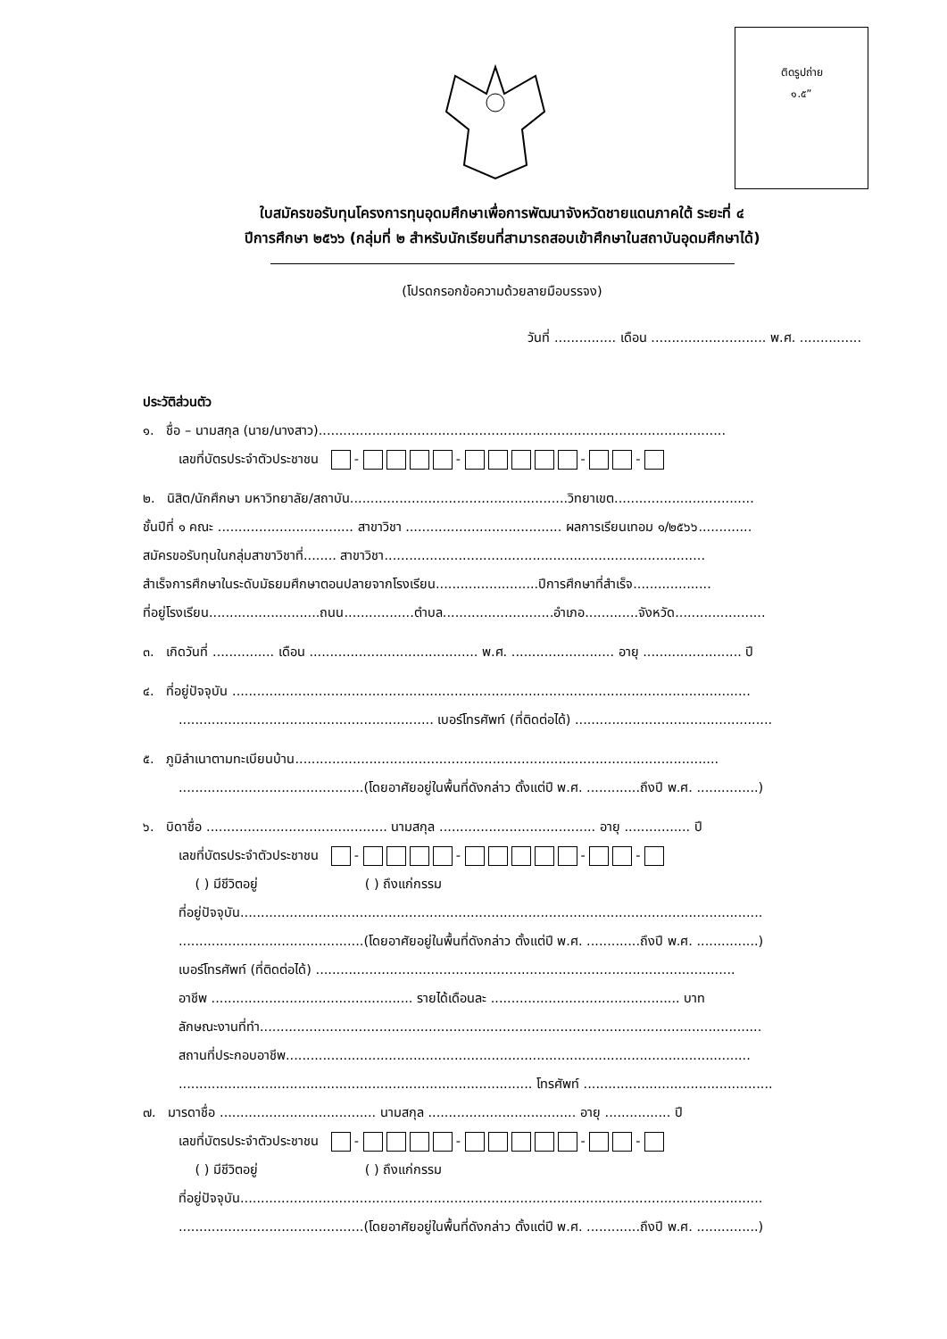ติดรูปถ่าย
๑.๕”
ใบสมัครขอรับทุนโครงการทุนอุดมศึกษาเพื่อการพัฒนาจังหวัดชายแดนภาคใต้ ระยะที่ ๔
ปีการศึกษา ๒๕๖๖ (กลุ่มที่ ๒ สำหรับนักเรียนที่สามารถสอบเข้าศึกษาในสถาบันอุดมศึกษาได้)
(โปรดกรอกข้อความด้วยลายมือบรรจง)
วันที่ ............... เดือน ............................ พ.ศ. ...............
ประวัติส่วนตัว
๑. ชื่อ – นามสกุล (นาย/นางสาว)...................................................................................................
เลขที่บัตรประจำตัวประชาชน - - - -
๒. นิสิต/นักศึกษา มหาวิทยาลัย/สถาบัน.....................................................วิทยาเขต..................................
ชั้นปีที่ ๑ คณะ ................................. สาขาวิชา ...................................... ผลการเรียนเทอม ๑/๒๕๖๖.............
สมัครขอรับทุนในกลุ่มสาขาวิชาที่........ สาขาวิชา..............................................................................
สำเร็จการศึกษาในระดับมัธยมศึกษาตอนปลายจากโรงเรียน.........................ปีการศึกษาที่สำเร็จ...................
ที่อยู่โรงเรียน...........................ถนน.................ตำบล...........................อำเภอ.............จังหวัด......................
๓. เกิดวันที่ ............... เดือน ......................................... พ.ศ. ......................... อายุ ........................ ปี
๔. ที่อยู่ปัจจุบัน ..............................................................................................................................
.............................................................. เบอร์โทรศัพท์ (ที่ติดต่อได้) ................................................
๕. ภูมิลำเนาตามทะเบียนบ้าน.......................................................................................................
.............................................(โดยอาศัยอยู่ในพื้นที่ดังกล่าว ตั้งแต่ปี พ.ศ. .............ถึงปี พ.ศ. ...............)
๖. บิดาชื่อ ............................................ นามสกุล ...................................... อายุ ................ ปี
เลขที่บัตรประจำตัวประชาชน - - - -
( ) มีชีวิตอยู่ ( ) ถึงแก่กรรม
ที่อยู่ปัจจุบัน...............................................................................................................................
.............................................(โดยอาศัยอยู่ในพื้นที่ดังกล่าว ตั้งแต่ปี พ.ศ. .............ถึงปี พ.ศ. ...............)
เบอร์โทรศัพท์ (ที่ติดต่อได้) ......................................................................................................
อาชีพ ................................................. รายได้เดือนละ .............................................. บาท
ลักษณะงานที่ทำ..........................................................................................................................
สถานที่ประกอบอาชีพ.................................................................................................................
...................................................................................... โทรศัพท์ ..............................................
๗. มารดาชื่อ ...................................... นามสกุล .................................... อายุ ................ ปี
เลขที่บัตรประจำตัวประชาชน - - - -
( ) มีชีวิตอยู่ ( ) ถึงแก่กรรม
ที่อยู่ปัจจุบัน...............................................................................................................................
.............................................(โดยอาศัยอยู่ในพื้นที่ดังกล่าว ตั้งแต่ปี พ.ศ. .............ถึงปี พ.ศ. ...............)